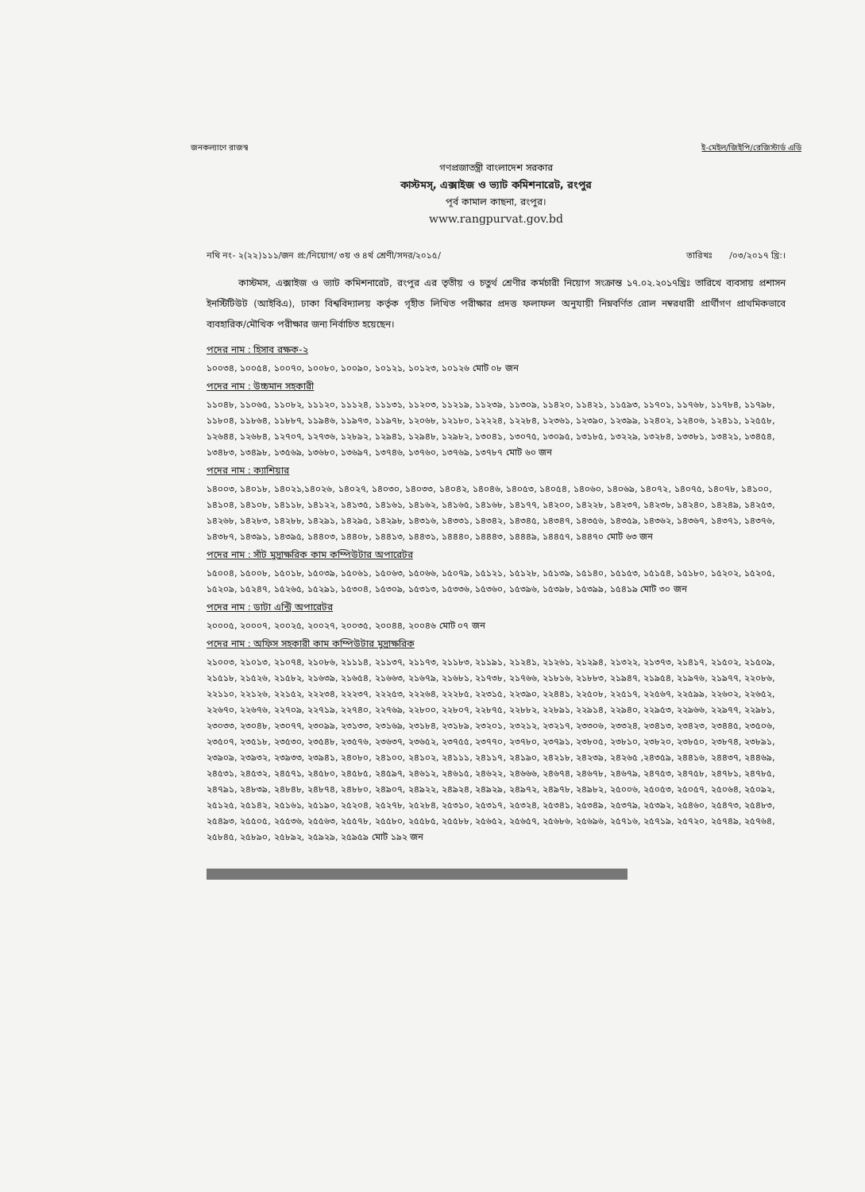জনকল্যাণে রাজস্ব ই-মেইল/জিইপি/রেজিস্টার্ড এডি
গণপ্রজাতন্ত্রী বাংলাদেশ সরকার
কাস্টমস্, এক্সাইজ ও ভ্যাট কমিশনারেট, রংপুর
পূর্ব কামাল কাছনা, রংপুর।
www.rangpurvat.gov.bd
নথি নং- ২(২২)১১১/জন প্র:/নিয়োগ/ ৩য় ও ৪র্থ শ্রেণী/সদর/২০১৫/ তারিখঃ /০৩/২০১৭ খ্রি:।
কাস্টমস, এক্সাইজ ও ভ্যাট কমিশনারেট, রংপুর এর তৃতীয় ও চতুর্থ শ্রেণীর কর্মচারী নিয়োগ সংক্রান্ত ১৭.০২.২০১৭খ্রিঃ তারিখে ব্যবসায় প্রশাসন ইনস্টিটিউট (আইবিএ), ঢাকা বিশ্ববিদ্যালয় কর্তৃক গৃহীত লিখিত পরীক্ষার প্রদত্ত ফলাফল অনুযায়ী নিম্নবর্ণিত রোল নম্বরধারী প্রার্থীগণ প্রাথমিকভাবে ব্যবহারিক/মৌখিক পরীক্ষার জন্য নির্বাচিত হয়েছেন।
পদের নাম : হিসাব রক্ষক-২
১০০৩৪, ১০০৫৪, ১০০৭০, ১০০৮০, ১০০৯০, ১০১২১, ১০১২৩, ১০১২৬ মোট ০৮ জন
পদের নাম : উচ্চমান সহকারী
১১০৪৮, ১১০৬৫, ১১০৮২, ১১১২০, ১১১২৪, ১১১৩১, ১১২০৩, ১১২১৯, ১১২৩৯, ১১৩০৯, ১১৪২০, ১১৪২১, ১১৫৯৩, ১১৭০১, ১১৭৬৮, ১১৭৮৪, ১১৭৯৮, ১১৮০৪, ১১৮৬৪, ১১৮৮৭, ১১৯৪৬, ১১৯৭৩, ১১৯৭৮, ১২০৬৮, ১২১৮০, ১২২২৪, ১২২৮৪, ১২৩৬১, ১২৩৯০, ১২৩৯৯, ১২৪০২, ১২৪০৬, ১২৪১১, ১২৫৫৮, ১২৬৪৪, ১২৬৮৪, ১২৭০৭, ১২৭৩৬, ১২৮৯২, ১২৯৪১, ১২৯৪৮, ১২৯৮২, ১৩০৪১, ১৩০৭৫, ১৩০৯৫, ১৩১৮৫, ১৩২২৯, ১৩২৮৪, ১৩৩৮১, ১৩৪২১, ১৩৪৫৪, ১৩৪৮৩, ১৩৪৯৮, ১৩৫৬৯, ১৩৬৮০, ১৩৬৯৭, ১৩৭৪৬, ১৩৭৬০, ১৩৭৬৯, ১৩৭৮৭ মোট ৬০ জন
পদের নাম : ক্যাশিয়ার
১৪০০৩, ১৪০১৮, ১৪০২১,১৪০২৬, ১৪০২৭, ১৪০৩০, ১৪০৩৩, ১৪০৪২, ১৪০৪৬, ১৪০৫৩, ১৪০৫৪, ১৪০৬০, ১৪০৬৯, ১৪০৭২, ১৪০৭৫, ১৪০৭৮, ১৪১০০, ১৪১০৪, ১৪১০৮, ১৪১১৮, ১৪১২২, ১৪১৩৫, ১৪১৬১, ১৪১৬২, ১৪১৬৫, ১৪১৬৮, ১৪১৭৭, ১৪২০০, ১৪২২৮, ১৪২৩৭, ১৪২৩৮, ১৪২৪০, ১৪২৪৯, ১৪২৫৩, ১৪২৬৮, ১৪২৮৩, ১৪২৮৮, ১৪২৯১, ১৪২৯৫, ১৪২৯৮, ১৪৩১৬, ১৪৩৩১, ১৪৩৪২, ১৪৩৪৫, ১৪৩৪৭, ১৪৩৫৬, ১৪৩৫৯, ১৪৩৬২, ১৪৩৬৭, ১৪৩৭১, ১৪৩৭৬, ১৪৩৮৭, ১৪৩৯১, ১৪৩৯৫, ১৪৪০৩, ১৪৪০৮, ১৪৪১৩, ১৪৪৩১, ১৪৪৪০, ১৪৪৪৩, ১৪৪৪৯, ১৪৪৫৭, ১৪৪৭০ মোট ৬৩ জন
পদের নাম : সাঁট মুদ্রাক্ষরিক কাম কম্পিউটার অপারেটর
১৫০০৪, ১৫০০৮, ১৫০১৮, ১৫০৩৯, ১৫০৬১, ১৫০৬৩, ১৫০৬৬, ১৫০৭৯, ১৫১২১, ১৫১২৮, ১৫১৩৯, ১৫১৪০, ১৫১৫৩, ১৫১৫৪, ১৫১৮০, ১৫২০২, ১৫২০৫, ১৫২০৯, ১৫২৪৭, ১৫২৬৫, ১৫২৯১, ১৫৩০৪, ১৫৩০৯, ১৫৩১৩, ১৫৩৩৬, ১৫৩৬০, ১৫৩৯৬, ১৫৩৯৮, ১৫৩৯৯, ১৫৪১৯ মোট ৩০ জন
পদের নাম : ডাটা এন্ট্রি অপারেটর
২০০০৫, ২০০০৭, ২০০২৫, ২০০২৭, ২০০৩৫, ২০০৪৪, ২০০৪৬ মোট ০৭ জন
পদের নাম : অফিস সহকারী কাম কম্পিউটার মুদ্রাক্ষরিক
২১০০৩, ২১০১৩, ২১০৭৪, ২১০৮৬, ২১১১৪, ২১১৩৭, ২১১৭৩, ২১১৮৩, ২১১৯১, ২১২৪১, ২১২৬১, ২১২৯৪, ২১৩২২, ২১৩৭৩, ২১৪১৭, ২১৫০২, ২১৫০৯, ২১৫১৮, ২১৫২৬, ২১৫৮২, ২১৬৩৯, ২১৬৫৪, ২১৬৬৩, ২১৬৭৯, ২১৬৮১, ২১৭৩৮, ২১৭৬৬, ২১৮১৬, ২১৮৮৩, ২১৯৪৭, ২১৯৫৪, ২১৯৭৬, ২১৯৭৭, ২২০৮৬, ২২১১০, ২২১২৬, ২২১৫২, ২২২৩৪, ২২২৩৭, ২২২৫৩, ২২২৬৪, ২২২৮৫, ২২৩১৫, ২২৩৯০, ২২৪৪১, ২২৫০৮, ২২৫১৭, ২২৫৬৭, ২২৫৯৯, ২২৬০২, ২২৬৫২, ২২৬৭০, ২২৬৭৬, ২২৭০৯, ২২৭১৯, ২২৭৪০, ২২৭৬৯, ২২৮০০, ২২৮০৭, ২২৮৭৫, ২২৮৮২, ২২৮৯১, ২২৯১৪, ২২৯৪০, ২২৯৫৩, ২২৯৬৬, ২২৯৭৭, ২২৯৮১, ২৩০৩৩, ২৩০৪৮, ২৩০৭৭, ২৩০৯৯, ২৩১৩৩, ২৩১৬৯, ২৩১৮৪, ২৩১৮৯, ২৩২০১, ২৩২১২, ২৩২১৭, ২৩৩০৬, ২৩৩২৪, ২৩৪১৩, ২৩৪২৩, ২৩৪৪৫, ২৩৫০৬, ২৩৫০৭, ২৩৫১৮, ২৩৫৩০, ২৩৫৪৮, ২৩৫৭৬, ২৩৬৩৭, ২৩৬৫২, ২৩৭৫৫, ২৩৭৭০, ২৩৭৮০, ২৩৭৯১, ২৩৮০৫, ২৩৮১০, ২৩৮২০, ২৩৮৫০, ২৩৮৭৪, ২৩৮৯১, ২৩৯০৯, ২৩৯৩২, ২৩৯৩৩, ২৩৯৪১, ২৪০৮০, ২৪১০০, ২৪১০২, ২৪১১১, ২৪১১৭, ২৪১৯০, ২৪২১৮, ২৪২৩৯, ২৪২৬৫ ,২৪৩৫৯, ২৪৪১৬, ২৪৪৩৭, ২৪৪৬৯, ২৪৫৩১, ২৪৫৩২, ২৪৫৭১, ২৪৫৮০, ২৪৫৮৫, ২৪৫৯৭, ২৪৬১২, ২৪৬১৫, ২৪৬২২, ২৪৬৬৬, ২৪৬৭৪, ২৪৬৭৮, ২৪৬৭৯, ২৪৭৫৩, ২৪৭৫৮, ২৪৭৮১, ২৪৭৮৫, ২৪৭৯১, ২৪৮৩৯, ২৪৮৪৮, ২৪৮৭৪, ২৪৮৮০, ২৪৯০৭, ২৪৯২২, ২৪৯২৪, ২৪৯২৯, ২৪৯৭২, ২৪৯৭৮, ২৪৯৮২, ২৫০০৬, ২৫০৫৩, ২৫০৫৭, ২৫০৬৪, ২৫০৯২, ২৫১২৫, ২৫১৪২, ২৫১৬১, ২৫১৯০, ২৫২০৪, ২৫২৭৮, ২৫২৮৪, ২৫৩১০, ২৫৩১৭, ২৫৩২৪, ২৫৩৪১, ২৫৩৪৯, ২৫৩৭৯, ২৫৩৯২, ২৫৪৬০, ২৫৪৭৩, ২৫৪৮৩, ২৫৪৯৩, ২৫৫০৫, ২৫৫৩৬, ২৫৫৬৩, ২৫৫৭৮, ২৫৫৮০, ২৫৫৮৫, ২৫৫৮৮, ২৫৬৫২, ২৫৬৫৭, ২৫৬৮৬, ২৫৬৯৬, ২৫৭১৬, ২৫৭১৯, ২৫৭২০, ২৫৭৪৯, ২৫৭৬৪, ২৫৮৪৫, ২৫৮৯০, ২৫৮৯২, ২৫৯২৯, ২৫৯৫৯ মোট ১৯২ জন